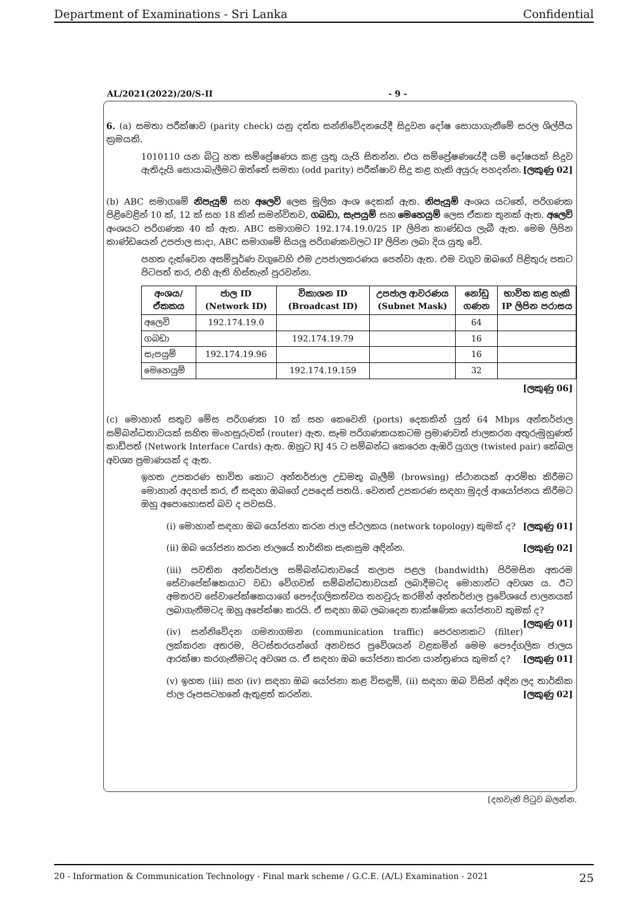Department of Examinations - Sri Lanka Confidential
AL/2021(2022)/20/S-II - 9 -
6. (a) සමතා පරීක්ෂාව (parity check) යනු දත්ත සන්නිවේදනයේදී සිදුවන දෝෂ සොයාගැනීමේ සරල ශිල්පීය ක්‍රමයකි.
1010110 යන බිටු හත සම්ප්‍රේෂණය කළ යුතු යැයි සිතන්න. එය සම්ප්‍රේෂණයේදී යම් දෝෂයක් සිදුව ඇතිදැයි සොයාබැලීමට ඔත්තේ සමතා (odd parity) පරීක්ෂාව සිදු කළ හැකි අයුරු පහදන්න. [ලකුණු 02]
(b) ABC සමාගමේ නිපැයුම් සහ අලෙවි ලෙස මූලික අංශ දෙකක් ඇත. නිපැයුම් අංශය යටතේ, පරිගණක පිළිවෙළින් 10 ක්, 12 ක් සහ 18 කින් සමන්විතව, ගබඩා, සැපයුම් සහ මෙහෙයුම් ලෙස ඒකක තුනක් ඇත. අලෙවි අංශයට පරිගණක 40 ක් ඇත. ABC සමාගමට 192.174.19.0/25 IP ලිපින කාණ්ඩය ලැබී ඇත. මෙම ලිපින කාණ්ඩයෙන් උපජාල සාදා, ABC සමාගමේ සියලු පරිගණකවලට IP ලිපින ලබා දිය යුතු වේ.
පහත දැක්වෙන අසම්පූර්ණ වගුවෙහි එම උපජාලකරණය පෙන්වා ඇත. එම වගුව ඔබගේ පිළිතුරු පතට පිටපත් කර, එහි ඇති හිස්තැන් පුරවන්න.
| අංශය/ ඒකකය | ජාල ID (Network ID) | විකාශන ID (Broadcast ID) | උපජාල ආවරණය (Subnet Mask) | නෝඩු ගණන | භාවිත කළ හැකි IP ලිපින පරාසය |
| --- | --- | --- | --- | --- | --- |
| අලෙවි | 192.174.19.0 | | | 64 | |
| ගබඩා | | 192.174.19.79 | | 16 | |
| සැපයුම් | 192.174.19.96 | | | 16 | |
| මෙහෙයුම් | | 192.174.19.159 | | 32 | |
[ලකුණු 06]
(c) මොහාන් සතුව මේස පරිගණක 10 ක් සහ කෙවෙනි (ports) දෙකකින් යුත් 64 Mbps අන්තර්ජාල සම්බන්ධතාවයක් සහිත මංහසුරුවක් (router) ඇත. සෑම පරිගණකයකටම ප්‍රමාණවත් ජාලකරන අතුරුමුහුණත් කාඩ්පත් (Network Interface Cards) ඇත. ඔහුට RJ 45 ට සම්බන්ධ කෙරෙන ඇඹරි යුගල (twisted pair) කේබල අවශ්‍ය ප්‍රමාණයක් ද ඇත.
ඉහත උපකරණ භාවිත කොට අන්තර්ජාල උඩමතු බැලීම් (browsing) ස්ථානයක් ආරම්භ කිරීමට මොහාන් අදහස් කර, ඒ සඳහා ඔබගේ උපදෙස් පතයි. වෙනත් උපකරණ සඳහා මුදල් ආයෝජනය කිරීමට ඔහු අපොහොසත් බව ද පවසයි.
(i) මොහාන් සඳහා ඔබ යෝජනා කරන ජාල ස්ථලකය (network topology) කුමක් ද? [ලකුණු 01]
(ii) ඔබ යෝජනා කරන ජාලයේ තාර්කික සැකසුම අඳින්න. [ලකුණු 02]
(iii) පවතින අන්තර්ජාල සම්බන්ධතාවයේ කලාප පළල (bandwidth) පිරිමසින අතරම සේවාපේක්ෂකයාට වඩා වේගවත් සම්බන්ධතාවයක් ලබාදීමටද මොහාන්ට අවශ්‍ය ය. ඊට අමතරව සේවාපේක්ෂකයාගේ පෞද්ගලිකත්වය තහවුරු කරමින් අන්තර්ජාල ප්‍රවේශයේ පාලනයක් ලබාගැනීමටද ඔහු අපේක්ෂා කරයි. ඒ සඳහා ඔබ ලබාදෙන තාක්ෂණික යෝජනාව කුමක් ද? [ලකුණු 01]
(iv) සන්නිවේදන ගමනාගමන (communication traffic) පෙරහනකට (filter) ලක්කරන අතරම, පිටස්තරයන්ගේ අනවසර ප්‍රවේශයන් වළකමින් මෙම පෞද්ගලික ජාලය ආරක්ෂා කරගැනීමටද අවශ්‍ය ය. ඒ සඳහා ඔබ යෝජනා කරන යාන්ත්‍රණය කුමක් ද? [ලකුණු 01]
(v) ඉහත (iii) සහ (iv) සඳහා ඔබ යෝජනා කළ විසඳුම්, (ii) සඳහා ඔබ විසින් අඳින ලද තාර්කික ජාල රූපසටහනේ ඇතුළත් කරන්න. [ලකුණු 02]
[දහවැනි පිටුව බලන්න.
20 - Information & Communication Technology - Final mark scheme / G.C.E. (A/L) Examination - 2021 25